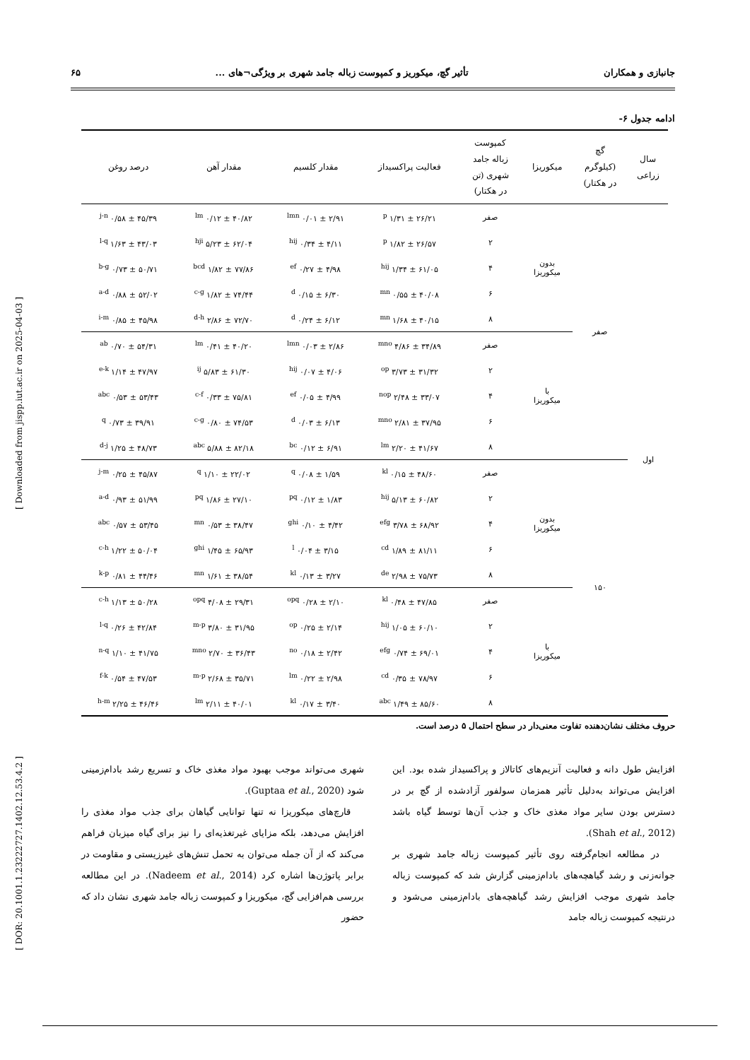جانبازی و همکاران تأثیر گچ، میکوریز و کمپوست زباله جامد شهری بر ویژگی¬های ... ۶۵
[ Downloaded from jispp.iut.ac.ir on 2025-04-03 ]
[ DOR: 20.1001.1.23222727.1402.12.53.4.2 ]
ادامه جدول ۶-
| سال زراعی | گچ (کیلوگرم در هکتار) | میکوریزا | کمپوست زباله جامد شهری (تن در هکتار) | فعالیت پراکسیداز | مقدار کلسیم | مقدار آهن | درصد روغن |
| --- | --- | --- | --- | --- | --- | --- | --- |
| اول | صفر | بدون میکوریزا | صفر | ۲۶/۲۱ ± ۱/۳۱ <sup>p</sup> | ۲/۹۱ ± ۰/۰۱ <sup>lmn</sup> | ۴۰/۸۲ ± ۰/۱۲ <sup>lm</sup> | ۴۵/۳۹ ± ۰/۵۸ <sup>j-n</sup> |
| | | | ۲ | ۲۶/۵۷ ± ۱/۸۲ <sup>p</sup> | ۴/۱۱ ± ۰/۳۴ <sup>hij</sup> | ۶۲/۰۴ ± ۵/۲۳ <sup>hji</sup> | ۴۳/۰۳ ± ۱/۶۳ <sup>l-q</sup> |
| | | | ۴ | ۶۱/۰۵ ± ۱/۳۴ <sup>hij</sup> | ۴/۹۸ ± ۰/۲۷ <sup>ef</sup> | ۷۷/۸۶ ± ۱/۸۲ <sup>bcd</sup> | ۵۰/۷۱ ± ۰/۷۳ <sup>b-g</sup> |
| | | | ۶ | ۴۰/۰۸ ± ۰/۵۵ <sup>mn</sup> | ۶/۳۰ ± ۰/۱۵ <sup>d</sup> | ۷۴/۴۴ ± ۱/۸۲ <sup>c-g</sup> | ۵۲/۰۲ ± ۰/۸۸ <sup>a-d</sup> |
| | | | ۸ | ۴۰/۱۵ ± ۱/۶۸ <sup>mn</sup> | ۶/۱۲ ± ۰/۲۴ <sup>d</sup> | ۷۲/۷۰ ± ۲/۸۶ <sup>d-h</sup> | ۴۵/۹۸ ± ۰/۸۵ <sup>i-m</sup> |
| | | با میکوریزا | صفر | ۳۴/۸۹ ± ۴/۸۶ <sup>mno</sup> | ۲/۸۶ ± ۰/۰۳ <sup>lmn</sup> | ۴۰/۲۰ ± ۰/۴۱ <sup>lm</sup> | ۵۴/۳۱ ± ۰/۷۰ <sup>ab</sup> |
| | | | ۲ | ۳۱/۳۲ ± ۳/۷۳ <sup>op</sup> | ۴/۰۶ ± ۰/۰۷ <sup>hij</sup> | ۶۱/۳۰ ± ۵/۸۳ <sup>ij</sup> | ۴۷/۹۷ ± ۱/۱۴ <sup>e-k</sup> |
| | | | ۴ | ۳۳/۰۷ ± ۲/۴۸ <sup>nop</sup> | ۴/۹۹ ± ۰/۰۵ <sup>ef</sup> | ۷۵/۸۱ ± ۰/۳۳ <sup>c-f</sup> | ۵۳/۴۳ ± ۰/۵۳ <sup>abc</sup> |
| | | | ۶ | ۳۷/۹۵ ± ۲/۸۱ <sup>mno</sup> | ۶/۱۳ ± ۰/۰۳ <sup>d</sup> | ۷۴/۵۳ ± ۰/۸۰ <sup>c-g</sup> | ۳۹/۹۱ ± ۰/۷۳ <sup>q</sup> |
| | | | ۸ | ۴۱/۶۷ ± ۲/۲۰ <sup>lm</sup> | ۶/۹۱ ± ۰/۱۲ <sup>bc</sup> | ۸۲/۱۸ ± ۵/۸۸ <sup>abc</sup> | ۴۸/۷۳ ± ۱/۲۵ <sup>d-j</sup> |
| | ۱۵۰ | بدون میکوریزا | صفر | ۴۸/۶۰ ± ۰/۱۵ <sup>kl</sup> | ۱/۵۹ ± ۰/۰۸ <sup>q</sup> | ۲۲/۰۲ ± ۱/۱۰ <sup>q</sup> | ۴۵/۸۷ ± ۰/۲۵ <sup>j-m</sup> |
| | | | ۲ | ۶۰/۸۲ ± ۵/۱۳ <sup>hij</sup> | ۱/۸۳ ± ۰/۱۲ <sup>pq</sup> | ۲۷/۱۰ ± ۱/۸۶ <sup>pq</sup> | ۵۱/۹۹ ± ۰/۹۳ <sup>a-d</sup> |
| | | | ۴ | ۶۸/۹۲ ± ۳/۷۸ <sup>efg</sup> | ۴/۴۲ ± ۰/۱۰ <sup>ghi</sup> | ۳۸/۴۷ ± ۰/۵۳ <sup>mn</sup> | ۵۳/۴۵ ± ۰/۵۷ <sup>abc</sup> |
| | | | ۶ | ۸۱/۱۱ ± ۱/۸۹ <sup>cd</sup> | ۳/۱۵ ± ۰/۰۴ <sup>l</sup> | ۶۵/۹۳ ± ۱/۴۵ <sup>ghi</sup> | ۵۰/۰۴ ± ۱/۲۲ <sup>c-h</sup> |
| | | | ۸ | ۷۵/۷۳ ± ۲/۹۸ <sup>de</sup> | ۳/۲۷ ± ۰/۱۳ <sup>kl</sup> | ۳۸/۵۴ ± ۱/۶۱ <sup>mn</sup> | ۴۴/۴۶ ± ۰/۸۱ <sup>k-p</sup> |
| | | با میکوریزا | صفر | ۴۷/۸۵ ± ۰/۴۸ <sup>kl</sup> | ۲/۱۰ ± ۰/۲۸ <sup>opq</sup> | ۲۹/۳۱ ± ۴/۰۸ <sup>opq</sup> | ۵۰/۲۸ ± ۱/۱۳ <sup>c-h</sup> |
| | | | ۲ | ۶۰/۱۰ ± ۱/۰۵ <sup>hij</sup> | ۲/۱۴ ± ۰/۲۵ <sup>op</sup> | ۳۱/۹۵ ± ۳/۸۰ <sup>m-p</sup> | ۴۲/۸۴ ± ۰/۲۶ <sup>l-q</sup> |
| | | | ۴ | ۶۹/۰۱ ± ۰/۷۴ <sup>efg</sup> | ۲/۴۲ ± ۰/۱۸ <sup>no</sup> | ۳۶/۴۳ ± ۲/۷۰ <sup>mno</sup> | ۴۱/۷۵ ± ۱/۱۰ <sup>n-q</sup> |
| | | | ۶ | ۷۸/۹۷ ± ۰/۳۵ <sup>cd</sup> | ۲/۹۸ ± ۰/۲۲ <sup>lm</sup> | ۳۵/۷۱ ± ۲/۶۸ <sup>m-p</sup> | ۴۷/۵۳ ± ۰/۵۴ <sup>f-k</sup> |
| | | | ۸ | ۸۵/۶۰ ± ۱/۴۹ <sup>abc</sup> | ۳/۴۰ ± ۰/۱۷ <sup>kl</sup> | ۴۰/۰۱ ± ۲/۱۱ <sup>lm</sup> | ۴۶/۴۶ ± ۲/۲۵ <sup>h-m</sup> |
حروف مختلف نشان‌دهنده تفاوت معنی‌دار در سطح احتمال ۵ درصد است.
افزایش طول دانه و فعالیت آنزیم‌های کاتالاز و پراکسیداز شده بود. این افزایش می‌تواند به‌دلیل تأثیر همزمان سولفور آزادشده از گچ بر در دسترس بودن سایر مواد مغذی خاک و جذب آن‌ها توسط گیاه باشد (Shah et al., 2012).
در مطالعه انجام‌گرفته روی تأثیر کمپوست زباله جامد شهری بر جوانه‌زنی و رشد گیاهچه‌های بادام‌زمینی گزارش شد که کمپوست زباله جامد شهری موجب افزایش رشد گیاهچه‌های بادام‌زمینی می‌شود و درنتیجه کمپوست زباله جامد
شهری می‌تواند موجب بهبود مواد مغذی خاک و تسریع رشد بادام‌زمینی شود (Guptaa et al., 2020).
قارچ‌های میکوریزا نه تنها توانایی گیاهان برای جذب مواد مغذی را افزایش می‌دهد، بلکه مزایای غیرتغذیه‌ای را نیز برای گیاه میزبان فراهم می‌کند که از آن جمله می‌توان به تحمل تنش‌های غیرزیستی و مقاومت در برابر پاتوژن‌ها اشاره کرد (Nadeem et al., 2014). در این مطالعه بررسی هم‌افزایی گچ، میکوریزا و کمپوست زباله جامد شهری نشان داد که حضور